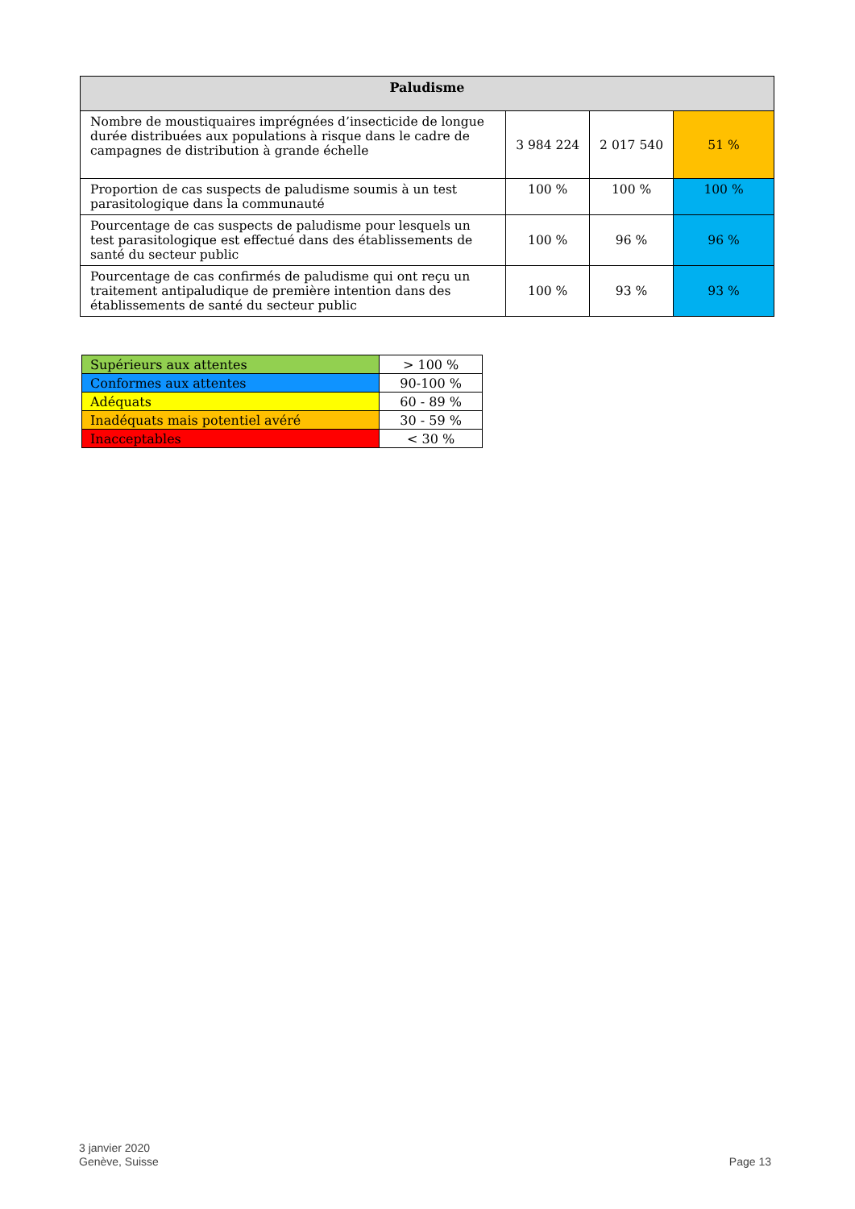| Paludisme | | | |
| --- | --- | --- | --- |
| Nombre de moustiquaires imprégnées d’insecticide de longue durée distribuées aux populations à risque dans le cadre de campagnes de distribution à grande échelle | 3 984 224 | 2 017 540 | 51 % |
| Proportion de cas suspects de paludisme soumis à un test parasitologique dans la communauté | 100 % | 100 % | 100 % |
| Pourcentage de cas suspects de paludisme pour lesquels un test parasitologique est effectué dans des établissements de santé du secteur public | 100 % | 96 % | 96 % |
| Pourcentage de cas confirmés de paludisme qui ont reçu un traitement antipaludique de première intention dans des établissements de santé du secteur public | 100 % | 93 % | 93 % |
| Supérieurs aux attentes | > 100 % |
| Conformes aux attentes | 90-100 % |
| Adéquats | 60 - 89 % |
| Inadéquats mais potentiel avéré | 30 - 59 % |
| Inacceptables | < 30 % |
3 janvier 2020
Genève, Suisse
Page 13